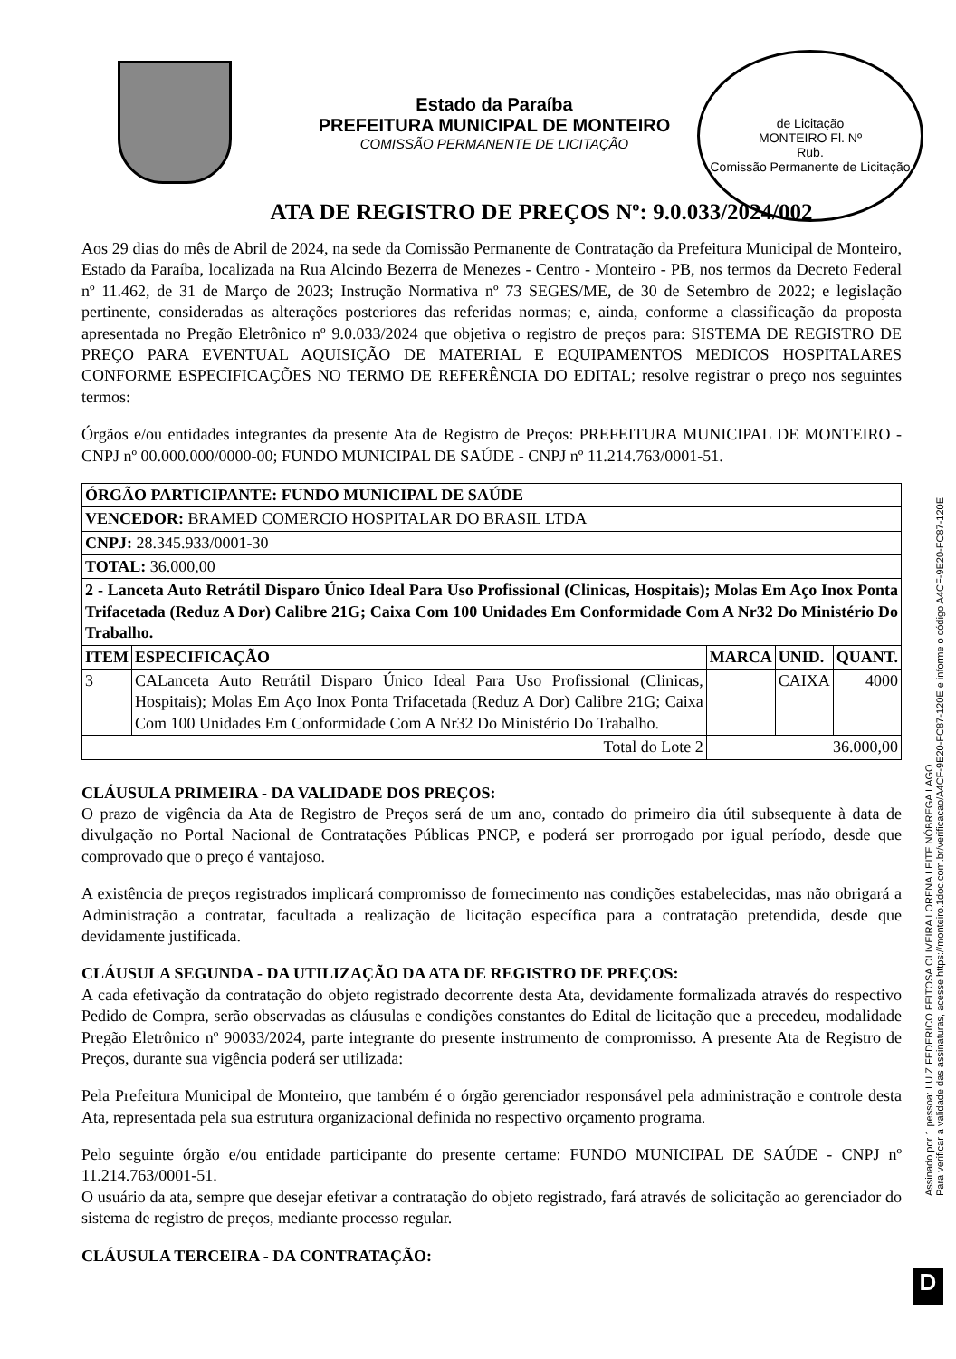Estado da Paraíba
PREFEITURA MUNICIPAL DE MONTEIRO
COMISSÃO PERMANENTE DE LICITAÇÃO
de Licitação
MONTEIRO Fl. Nº
Rub.
Comissão Permanente de Licitação
ATA DE REGISTRO DE PREÇOS Nº: 9.0.033/2024/002
Aos 29 dias do mês de Abril de 2024, na sede da Comissão Permanente de Contratação da Prefeitura Municipal de Monteiro, Estado da Paraíba, localizada na Rua Alcindo Bezerra de Menezes - Centro - Monteiro - PB, nos termos da Decreto Federal nº 11.462, de 31 de Março de 2023; Instrução Normativa nº 73 SEGES/ME, de 30 de Setembro de 2022; e legislação pertinente, consideradas as alterações posteriores das referidas normas; e, ainda, conforme a classificação da proposta apresentada no Pregão Eletrônico nº 9.0.033/2024 que objetiva o registro de preços para: SISTEMA DE REGISTRO DE PREÇO PARA EVENTUAL AQUISIÇÃO DE MATERIAL E EQUIPAMENTOS MEDICOS HOSPITALARES CONFORME ESPECIFICAÇÕES NO TERMO DE REFERÊNCIA DO EDITAL; resolve registrar o preço nos seguintes termos:
Órgãos e/ou entidades integrantes da presente Ata de Registro de Preços: PREFEITURA MUNICIPAL DE MONTEIRO - CNPJ nº 00.000.000/0000-00; FUNDO MUNICIPAL DE SAÚDE - CNPJ nº 11.214.763/0001-51.
| ÓRGÃO PARTICIPANTE: FUNDO MUNICIPAL DE SAÚDE | | | | |
| VENCEDOR: BRAMED COMERCIO HOSPITALAR DO BRASIL LTDA | | | | |
| CNPJ: 28.345.933/0001-30 | | | | |
| TOTAL: 36.000,00 | | | | |
| 2 - Lanceta Auto Retrátil Disparo Único Ideal Para Uso Profissional (Clinicas, Hospitais); Molas Em Aço Inox Ponta Trifacetada (Reduz A Dor) Calibre 21G; Caixa Com 100 Unidades Em Conformidade Com A Nr32 Do Ministério Do Trabalho. | | | | |
| ITEM | ESPECIFICAÇÃO | MARCA | UNID. | QUANT. |
| 3 | CALanceta Auto Retrátil Disparo Único Ideal Para Uso Profissional (Clinicas, Hospitais); Molas Em Aço Inox Ponta Trifacetada (Reduz A Dor) Calibre 21G; Caixa Com 100 Unidades Em Conformidade Com A Nr32 Do Ministério Do Trabalho. | | CAIXA | 4000 |
| Total do Lote 2 | | 36.000,00 | | |
CLÁUSULA PRIMEIRA - DA VALIDADE DOS PREÇOS:
O prazo de vigência da Ata de Registro de Preços será de um ano, contado do primeiro dia útil subsequente à data de divulgação no Portal Nacional de Contratações Públicas PNCP, e poderá ser prorrogado por igual período, desde que comprovado que o preço é vantajoso.
A existência de preços registrados implicará compromisso de fornecimento nas condições estabelecidas, mas não obrigará a Administração a contratar, facultada a realização de licitação específica para a contratação pretendida, desde que devidamente justificada.
CLÁUSULA SEGUNDA - DA UTILIZAÇÃO DA ATA DE REGISTRO DE PREÇOS:
A cada efetivação da contratação do objeto registrado decorrente desta Ata, devidamente formalizada através do respectivo Pedido de Compra, serão observadas as cláusulas e condições constantes do Edital de licitação que a precedeu, modalidade Pregão Eletrônico nº 90033/2024, parte integrante do presente instrumento de compromisso. A presente Ata de Registro de Preços, durante sua vigência poderá ser utilizada:
Pela Prefeitura Municipal de Monteiro, que também é o órgão gerenciador responsável pela administração e controle desta Ata, representada pela sua estrutura organizacional definida no respectivo orçamento programa.
Pelo seguinte órgão e/ou entidade participante do presente certame: FUNDO MUNICIPAL DE SAÚDE - CNPJ nº 11.214.763/0001-51.
O usuário da ata, sempre que desejar efetivar a contratação do objeto registrado, fará através de solicitação ao gerenciador do sistema de registro de preços, mediante processo regular.
CLÁUSULA TERCEIRA - DA CONTRATAÇÃO:
Assinado por 1 pessoa: LUIZ FEDERICO FEITOSA OLIVEIRA LORENA LEITE NÓBREGA LAGO
Para verificar a validade das assinaturas, acesse https://monteiro.1doc.com.br/verificacao/A4CF-9E20-FC87-120E e informe o código A4CF-9E20-FC87-120E
D